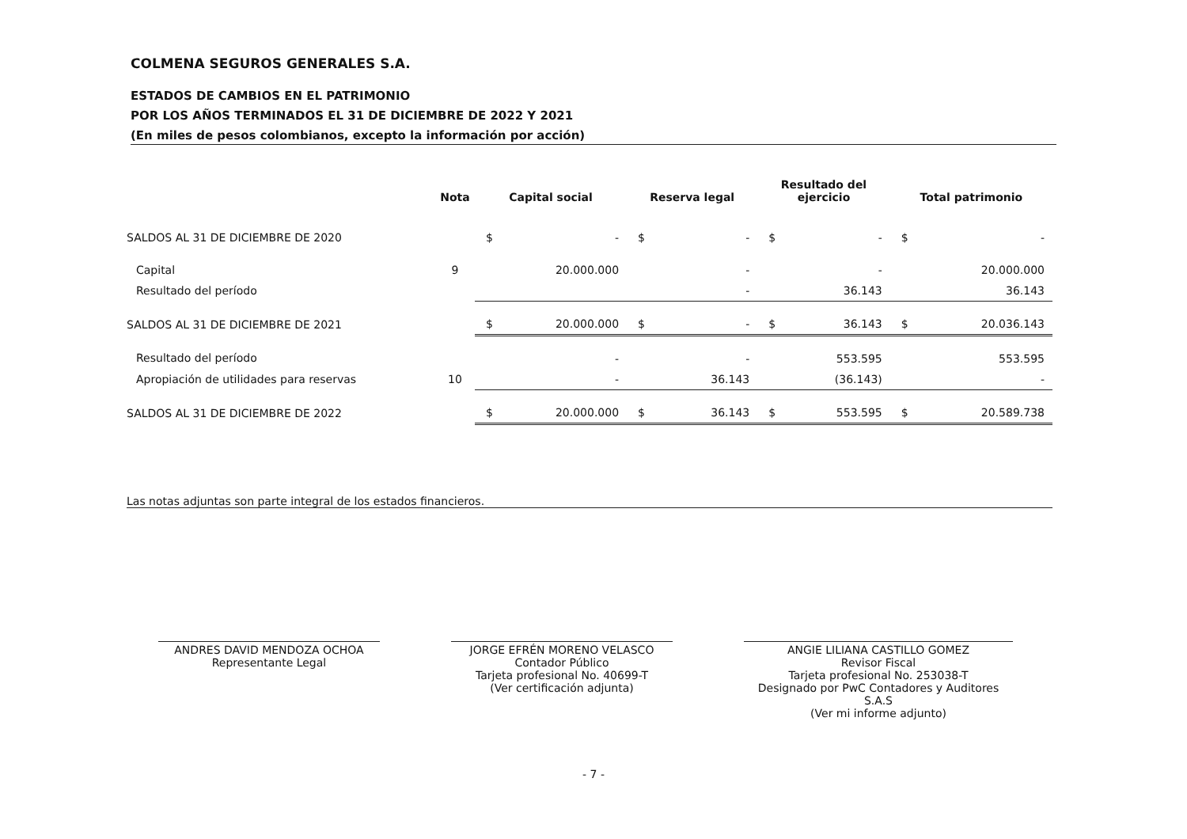COLMENA SEGUROS GENERALES S.A.
ESTADOS DE CAMBIOS EN EL PATRIMONIO
POR LOS AÑOS TERMINADOS EL 31 DE DICIEMBRE DE 2022 Y 2021
(En miles de pesos colombianos, excepto la información por acción)
| | Nota | Capital social | | Reserva legal | | Resultado del ejercicio | | Total patrimonio | |
| --- | --- | --- | --- | --- | --- | --- | --- | --- | --- |
| SALDOS AL 31 DE DICIEMBRE DE 2020 | | $ | - | $ | - | $ | - | $ | - |
| Capital | 9 | | 20.000.000 | | - | | - | | 20.000.000 |
| Resultado del período | | | | | - | | 36.143 | | 36.143 |
| SALDOS AL 31 DE DICIEMBRE DE 2021 | | $ | 20.000.000 | $ | - | $ | 36.143 | $ | 20.036.143 |
| Resultado del período | | | - | | - | | 553.595 | | 553.595 |
| Apropiación de utilidades para reservas | 10 | | - | | 36.143 | | (36.143) | | - |
| SALDOS AL 31 DE DICIEMBRE DE 2022 | | $ | 20.000.000 | $ | 36.143 | $ | 553.595 | $ | 20.589.738 |
Las notas adjuntas son parte integral de los estados financieros.
ANDRES DAVID MENDOZA OCHOA
Representante Legal
JORGE EFRÉN MORENO VELASCO
Contador Público
Tarjeta profesional No. 40699-T
(Ver certificación adjunta)
ANGIE LILIANA CASTILLO GOMEZ
Revisor Fiscal
Tarjeta profesional No. 253038-T
Designado por PwC Contadores y Auditores S.A.S
(Ver mi informe adjunto)
- 7 -